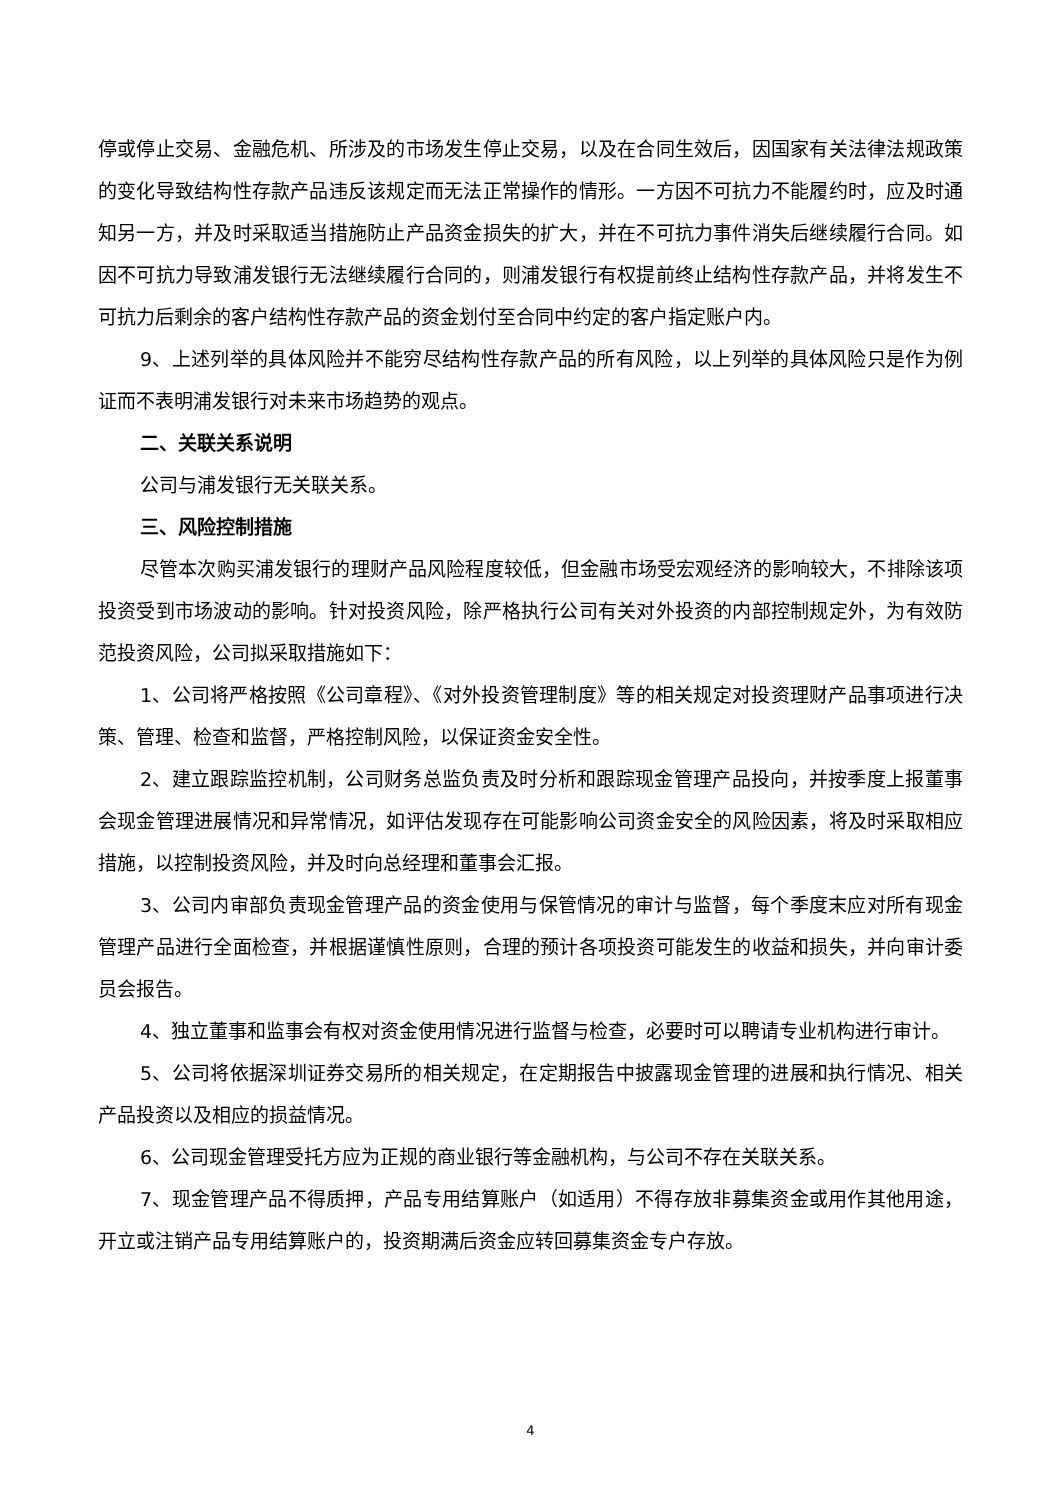停或停止交易、金融危机、所涉及的市场发生停止交易，以及在合同生效后，因国家有关法律法规政策的变化导致结构性存款产品违反该规定而无法正常操作的情形。一方因不可抗力不能履约时，应及时通知另一方，并及时采取适当措施防止产品资金损失的扩大，并在不可抗力事件消失后继续履行合同。如因不可抗力导致浦发银行无法继续履行合同的，则浦发银行有权提前终止结构性存款产品，并将发生不可抗力后剩余的客户结构性存款产品的资金划付至合同中约定的客户指定账户内。
9、上述列举的具体风险并不能穷尽结构性存款产品的所有风险，以上列举的具体风险只是作为例证而不表明浦发银行对未来市场趋势的观点。
二、关联关系说明
公司与浦发银行无关联关系。
三、风险控制措施
尽管本次购买浦发银行的理财产品风险程度较低，但金融市场受宏观经济的影响较大，不排除该项投资受到市场波动的影响。针对投资风险，除严格执行公司有关对外投资的内部控制规定外，为有效防范投资风险，公司拟采取措施如下：
1、公司将严格按照《公司章程》、《对外投资管理制度》等的相关规定对投资理财产品事项进行决策、管理、检查和监督，严格控制风险，以保证资金安全性。
2、建立跟踪监控机制，公司财务总监负责及时分析和跟踪现金管理产品投向，并按季度上报董事会现金管理进展情况和异常情况，如评估发现存在可能影响公司资金安全的风险因素，将及时采取相应措施，以控制投资风险，并及时向总经理和董事会汇报。
3、公司内审部负责现金管理产品的资金使用与保管情况的审计与监督，每个季度末应对所有现金管理产品进行全面检查，并根据谨慎性原则，合理的预计各项投资可能发生的收益和损失，并向审计委员会报告。
4、独立董事和监事会有权对资金使用情况进行监督与检查，必要时可以聘请专业机构进行审计。
5、公司将依据深圳证券交易所的相关规定，在定期报告中披露现金管理的进展和执行情况、相关产品投资以及相应的损益情况。
6、公司现金管理受托方应为正规的商业银行等金融机构，与公司不存在关联关系。
7、现金管理产品不得质押，产品专用结算账户（如适用）不得存放非募集资金或用作其他用途，开立或注销产品专用结算账户的，投资期满后资金应转回募集资金专户存放。
4